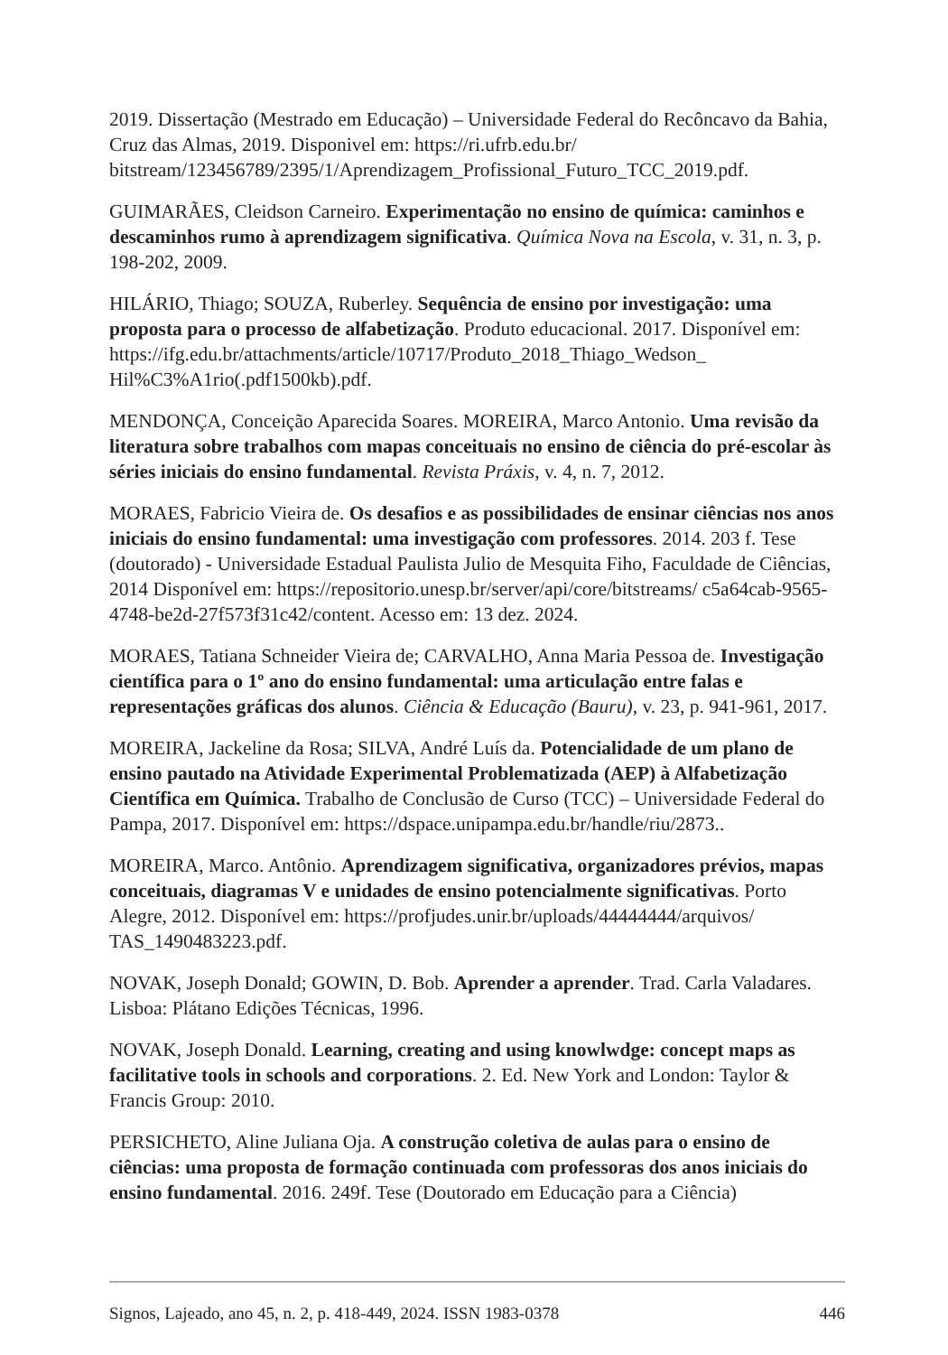2019. Dissertação (Mestrado em Educação) – Universidade Federal do Recôncavo da Bahia, Cruz das Almas, 2019. Disponivel em: https://ri.ufrb.edu.br/ bitstream/123456789/2395/1/Aprendizagem_Profissional_Futuro_TCC_2019.pdf.
GUIMARÃES, Cleidson Carneiro. Experimentação no ensino de química: caminhos e descaminhos rumo à aprendizagem significativa. Química Nova na Escola, v. 31, n. 3, p. 198-202, 2009.
HILÁRIO, Thiago; SOUZA, Ruberley. Sequência de ensino por investigação: uma proposta para o processo de alfabetização. Produto educacional. 2017. Disponível em: https://ifg.edu.br/attachments/article/10717/Produto_2018_Thiago_Wedson_ Hil%C3%A1rio(.pdf1500kb).pdf.
MENDONÇA, Conceição Aparecida Soares. MOREIRA, Marco Antonio. Uma revisão da literatura sobre trabalhos com mapas conceituais no ensino de ciência do pré-escolar às séries iniciais do ensino fundamental. Revista Práxis, v. 4, n. 7, 2012.
MORAES, Fabricio Vieira de. Os desafios e as possibilidades de ensinar ciências nos anos iniciais do ensino fundamental: uma investigação com professores. 2014. 203 f. Tese (doutorado) - Universidade Estadual Paulista Julio de Mesquita Fiho, Faculdade de Ciências, 2014 Disponível em: https://repositorio.unesp.br/server/api/core/bitstreams/ c5a64cab-9565-4748-be2d-27f573f31c42/content. Acesso em: 13 dez. 2024.
MORAES, Tatiana Schneider Vieira de; CARVALHO, Anna Maria Pessoa de. Investigação científica para o 1º ano do ensino fundamental: uma articulação entre falas e representações gráficas dos alunos. Ciência & Educação (Bauru), v. 23, p. 941-961, 2017.
MOREIRA, Jackeline da Rosa; SILVA, André Luís da. Potencialidade de um plano de ensino pautado na Atividade Experimental Problematizada (AEP) à Alfabetização Científica em Química. Trabalho de Conclusão de Curso (TCC) – Universidade Federal do Pampa, 2017. Disponível em: https://dspace.unipampa.edu.br/handle/riu/2873..
MOREIRA, Marco. Antônio. Aprendizagem significativa, organizadores prévios, mapas conceituais, diagramas V e unidades de ensino potencialmente significativas. Porto Alegre, 2012. Disponível em: https://profjudes.unir.br/uploads/44444444/arquivos/ TAS_1490483223.pdf.
NOVAK, Joseph Donald; GOWIN, D. Bob. Aprender a aprender. Trad. Carla Valadares. Lisboa: Plátano Edições Técnicas, 1996.
NOVAK, Joseph Donald. Learning, creating and using knowlwdge: concept maps as facilitative tools in schools and corporations. 2. Ed. New York and London: Taylor & Francis Group: 2010.
PERSICHETO, Aline Juliana Oja. A construção coletiva de aulas para o ensino de ciências: uma proposta de formação continuada com professoras dos anos iniciais do ensino fundamental. 2016. 249f. Tese (Doutorado em Educação para a Ciência)
Signos, Lajeado, ano 45, n. 2, p. 418-449, 2024. ISSN 1983-0378 446